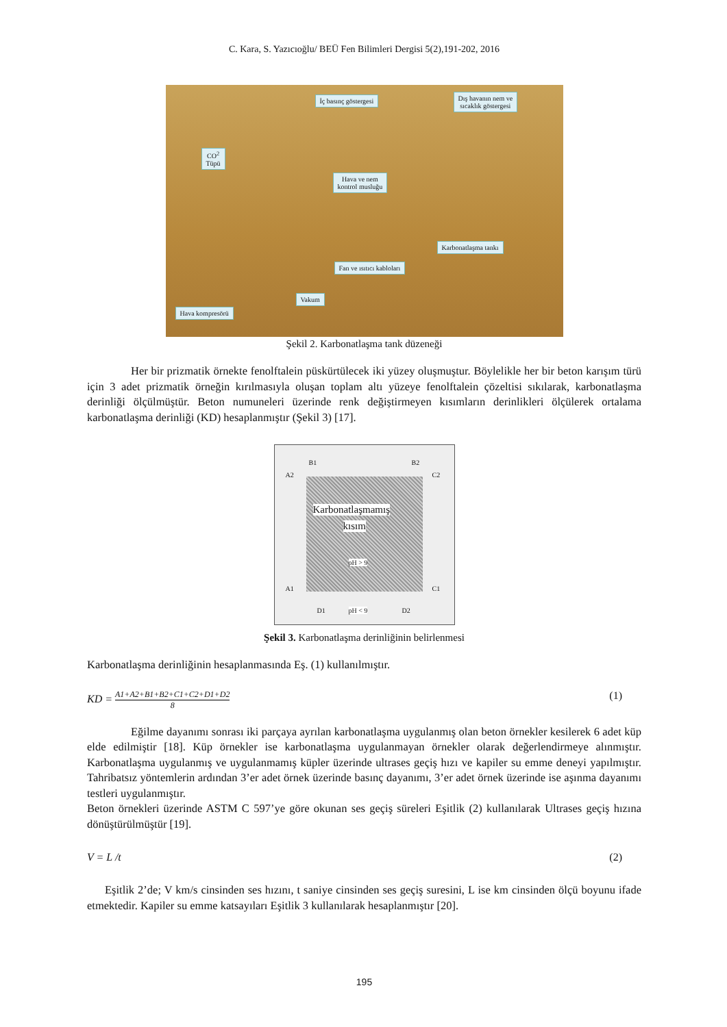C. Kara, S. Yazıcıoğlu/ BEÜ Fen Bilimleri Dergisi 5(2),191-202, 2016
İç basınç göstergesi
Dış havanın nem ve
sıcaklık göstergesi
CO<sup>2</sup>
Tüpü
Hava ve nem
kontrol musluğu
Karbonatlaşma tankı
Fan ve ısıtıcı kabloları
Vakum
Hava kompresörü
Şekil 2. Karbonatlaşma tank düzeneği
Her bir prizmatik örnekte fenolftalein püskürtülecek iki yüzey oluşmuştur. Böylelikle her bir beton karışım türü için 3 adet prizmatik örneğin kırılmasıyla oluşan toplam altı yüzeye fenolftalein çözeltisi sıkılarak, karbonatlaşma derinliği ölçülmüştür. Beton numuneleri üzerinde renk değiştirmeyen kısımların derinlikleri ölçülerek ortalama karbonatlaşma derinliği (KD) hesaplanmıştır (Şekil 3) [17].
B1 B2
A2 C2
Karbonatlaşmamış
kısım
pH > 9
A1 C1
D1 pH < 9 D2
Şekil 3. Karbonatlaşma derinliğinin belirlenmesi
Karbonatlaşma derinliğinin hesaplanmasında Eş. (1) kullanılmıştır.
KD = A1+A2+B1+B2+C1+C2+D1+D2 8
(1)
Eğilme dayanımı sonrası iki parçaya ayrılan karbonatlaşma uygulanmış olan beton örnekler kesilerek 6 adet küp elde edilmiştir [18]. Küp örnekler ise karbonatlaşma uygulanmayan örnekler olarak değerlendirmeye alınmıştır. Karbonatlaşma uygulanmış ve uygulanmamış küpler üzerinde ultrases geçiş hızı ve kapiler su emme deneyi yapılmıştır. Tahribatsız yöntemlerin ardından 3’er adet örnek üzerinde basınç dayanımı, 3’er adet örnek üzerinde ise aşınma dayanımı testleri uygulanmıştır.
Beton örnekleri üzerinde ASTM C 597’ye göre okunan ses geçiş süreleri Eşitlik (2) kullanılarak Ultrases geçiş hızına dönüştürülmüştür [19].
V = L /t (2)
Eşitlik 2’de; V km/s cinsinden ses hızını, t saniye cinsinden ses geçiş suresini, L ise km cinsinden ölçü boyunu ifade etmektedir. Kapiler su emme katsayıları Eşitlik 3 kullanılarak hesaplanmıştır [20].
195